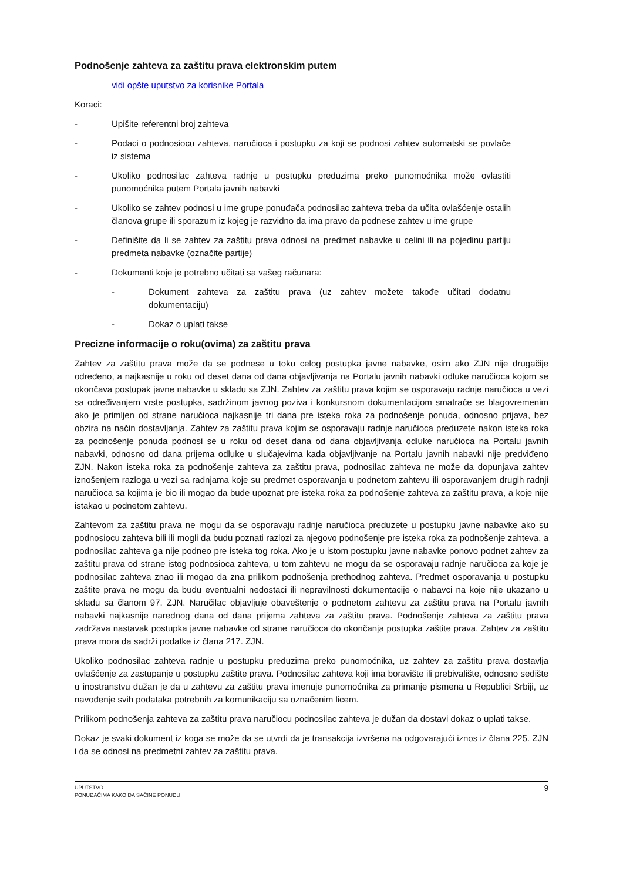Podnošenje zahteva za zaštitu prava elektronskim putem
vidi opšte uputstvo za korisnike Portala
Koraci:
- Upišite referentni broj zahteva
- Podaci o podnosiocu zahteva, naručioca i postupku za koji se podnosi zahtev automatski se povlače iz sistema
- Ukoliko podnosilac zahteva radnje u postupku preduzima preko punomoćnika može ovlastiti punomoćnika putem Portala javnih nabavki
- Ukoliko se zahtev podnosi u ime grupe ponuđača podnosilac zahteva treba da učita ovlašćenje ostalih članova grupe ili sporazum iz kojeg je razvidno da ima pravo da podnese zahtev u ime grupe
- Definišite da li se zahtev za zaštitu prava odnosi na predmet nabavke u celini ili na pojedinu partiju predmeta nabavke (označite partije)
- Dokumenti koje je potrebno učitati sa vašeg računara:
- Dokument zahteva za zaštitu prava (uz zahtev možete takođe učitati dodatnu dokumentaciju)
- Dokaz o uplati takse
Precizne informacije o roku(ovima) za zaštitu prava
Zahtev za zaštitu prava može da se podnese u toku celog postupka javne nabavke, osim ako ZJN nije drugačije određeno, a najkasnije u roku od deset dana od dana objavljivanja na Portalu javnih nabavki odluke naručioca kojom se okončava postupak javne nabavke u skladu sa ZJN. Zahtev za zaštitu prava kojim se osporavaju radnje naručioca u vezi sa određivanjem vrste postupka, sadržinom javnog poziva i konkursnom dokumentacijom smatraće se blagovremenim ako je primljen od strane naručioca najkasnije tri dana pre isteka roka za podnošenje ponuda, odnosno prijava, bez obzira na način dostavljanja. Zahtev za zaštitu prava kojim se osporavaju radnje naručioca preduzete nakon isteka roka za podnošenje ponuda podnosi se u roku od deset dana od dana objavljivanja odluke naručioca na Portalu javnih nabavki, odnosno od dana prijema odluke u slučajevima kada objavljivanje na Portalu javnih nabavki nije predviđeno ZJN. Nakon isteka roka za podnošenje zahteva za zaštitu prava, podnosilac zahteva ne može da dopunjava zahtev iznošenjem razloga u vezi sa radnjama koje su predmet osporavanja u podnetom zahtevu ili osporavanjem drugih radnji naručioca sa kojima je bio ili mogao da bude upoznat pre isteka roka za podnošenje zahteva za zaštitu prava, a koje nije istakao u podnetom zahtevu.
Zahtevom za zaštitu prava ne mogu da se osporavaju radnje naručioca preduzete u postupku javne nabavke ako su podnosiocu zahteva bili ili mogli da budu poznati razlozi za njegovo podnošenje pre isteka roka za podnošenje zahteva, a podnosilac zahteva ga nije podneo pre isteka tog roka. Ako je u istom postupku javne nabavke ponovo podnet zahtev za zaštitu prava od strane istog podnosioca zahteva, u tom zahtevu ne mogu da se osporavaju radnje naručioca za koje je podnosilac zahteva znao ili mogao da zna prilikom podnošenja prethodnog zahteva. Predmet osporavanja u postupku zaštite prava ne mogu da budu eventualni nedostaci ili nepravilnosti dokumentacije o nabavci na koje nije ukazano u skladu sa članom 97. ZJN. Naručilac objavljuje obaveštenje o podnetom zahtevu za zaštitu prava na Portalu javnih nabavki najkasnije narednog dana od dana prijema zahteva za zaštitu prava. Podnošenje zahteva za zaštitu prava zadržava nastavak postupka javne nabavke od strane naručioca do okončanja postupka zaštite prava. Zahtev za zaštitu prava mora da sadrži podatke iz člana 217. ZJN.
Ukoliko podnosilac zahteva radnje u postupku preduzima preko punomoćnika, uz zahtev za zaštitu prava dostavlja ovlašćenje za zastupanje u postupku zaštite prava. Podnosilac zahteva koji ima boravište ili prebivalište, odnosno sedište u inostranstvu dužan je da u zahtevu za zaštitu prava imenuje punomoćnika za primanje pismena u Republici Srbiji, uz navođenje svih podataka potrebnih za komunikaciju sa označenim licem.
Prilikom podnošenja zahteva za zaštitu prava naručiocu podnosilac zahteva je dužan da dostavi dokaz o uplati takse.
Dokaz je svaki dokument iz koga se može da se utvrdi da je transakcija izvršena na odgovarajući iznos iz člana 225. ZJN i da se odnosi na predmetni zahtev za zaštitu prava.
UPUTSTVO
PONUĐAČIMA KAKO DA SAČINE PONUDU
9